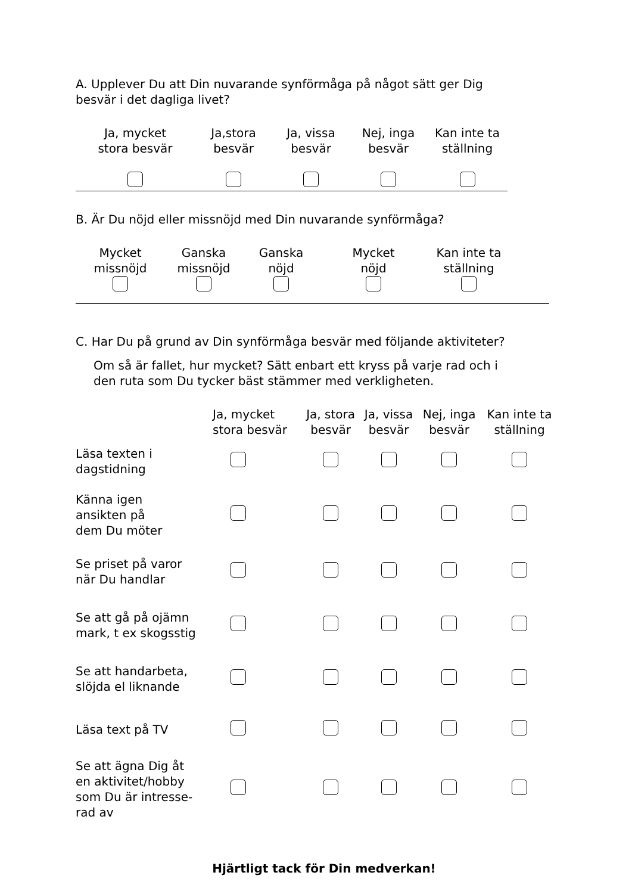A. Upplever Du att Din nuvarande synförmåga på något sätt ger Dig
besvär i det dagliga livet?
Ja, mycket
stora besvär
Ja,stora
besvär
Ja, vissa
besvär
Nej, inga
besvär
Kan inte ta
ställning
B. Är Du nöjd eller missnöjd med Din nuvarande synförmåga?
Mycket
missnöjd
Ganska
missnöjd
Ganska
nöjd
Mycket
nöjd
Kan inte ta
ställning
C. Har Du på grund av Din synförmåga besvär med följande aktiviteter?
Om så är fallet, hur mycket? Sätt enbart ett kryss på varje rad och i
den ruta som Du tycker bäst stämmer med verkligheten.
| | Ja, mycket stora besvär | Ja, stora besvär | Ja, vissa besvär | Nej, inga besvär | Kan inte ta ställning |
| --- | --- | --- | --- | --- | --- |
| Läsa texten i dagstidning | | | | | |
| Känna igen ansikten på dem Du möter | | | | | |
| Se priset på varor när Du handlar | | | | | |
| Se att gå på ojämn mark, t ex skogsstig | | | | | |
| Se att handarbeta, slöjda el liknande | | | | | |
| Läsa text på TV | | | | | |
| Se att ägna Dig åt en aktivitet/hobby som Du är intresse- rad av | | | | | |
Hjärtligt tack för Din medverkan!